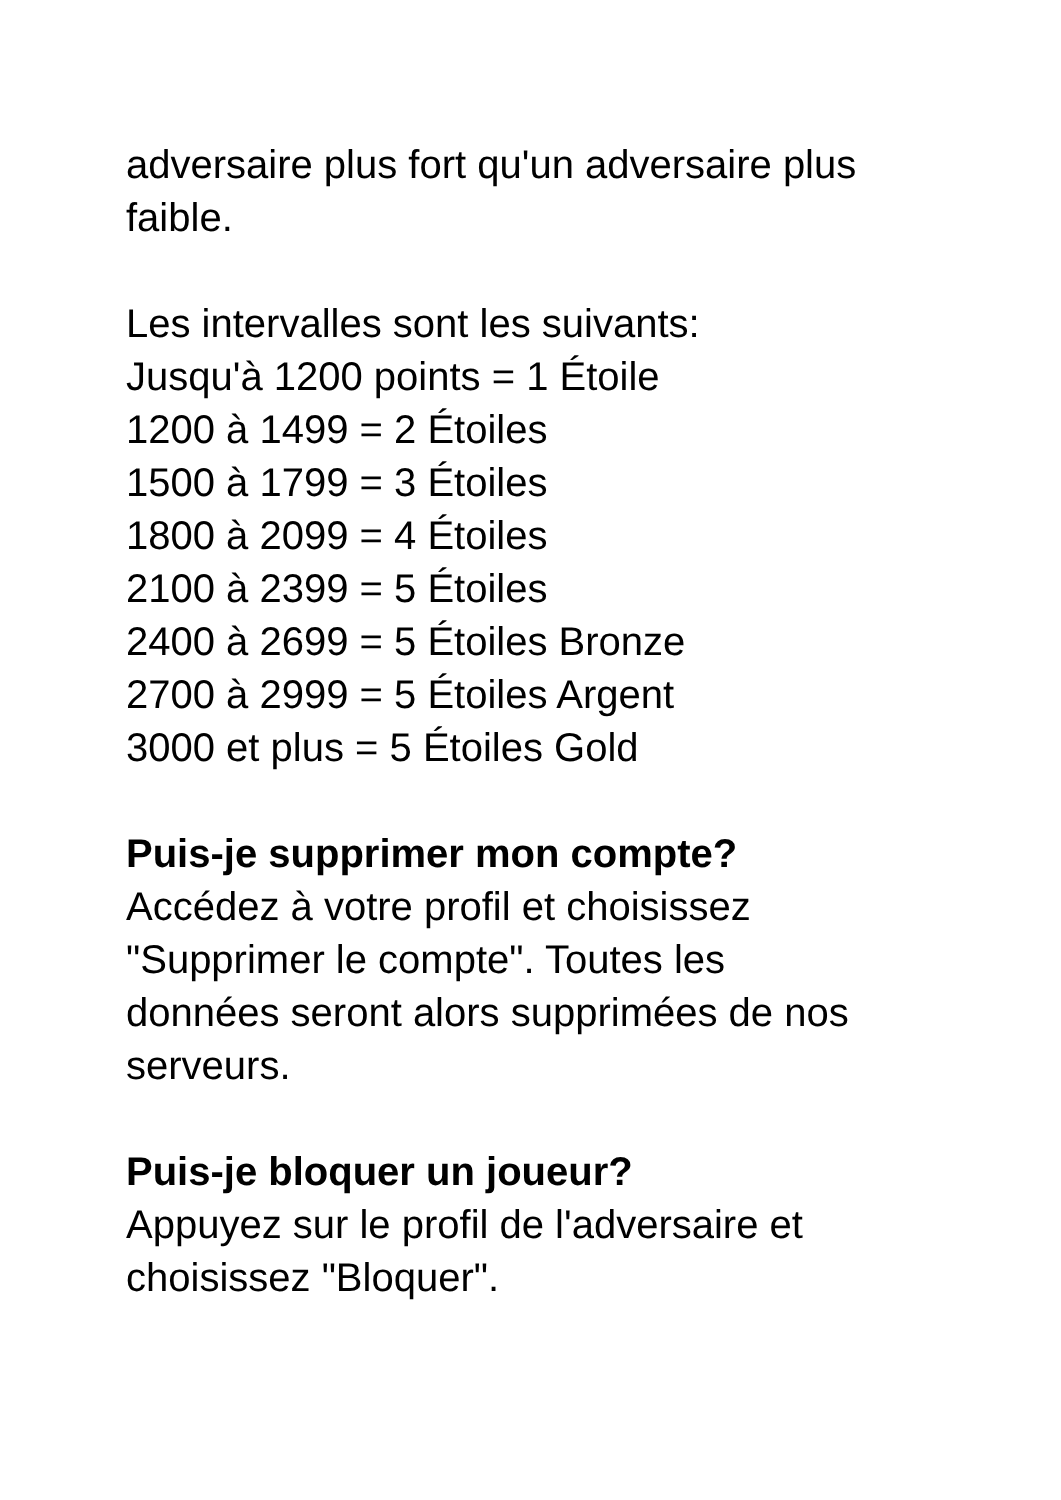adversaire plus fort qu'un adversaire plus
faible.
Les intervalles sont les suivants:
Jusqu'à 1200 points = 1 Étoile
1200 à 1499 = 2 Étoiles
1500 à 1799 = 3 Étoiles
1800 à 2099 = 4 Étoiles
2100 à 2399 = 5 Étoiles
2400 à 2699 = 5 Étoiles Bronze
2700 à 2999 = 5 Étoiles Argent
3000 et plus = 5 Étoiles Gold
Puis-je supprimer mon compte?
Accédez à votre profil et choisissez
"Supprimer le compte". Toutes les
données seront alors supprimées de nos
serveurs.
Puis-je bloquer un joueur?
Appuyez sur le profil de l'adversaire et
choisissez "Bloquer".